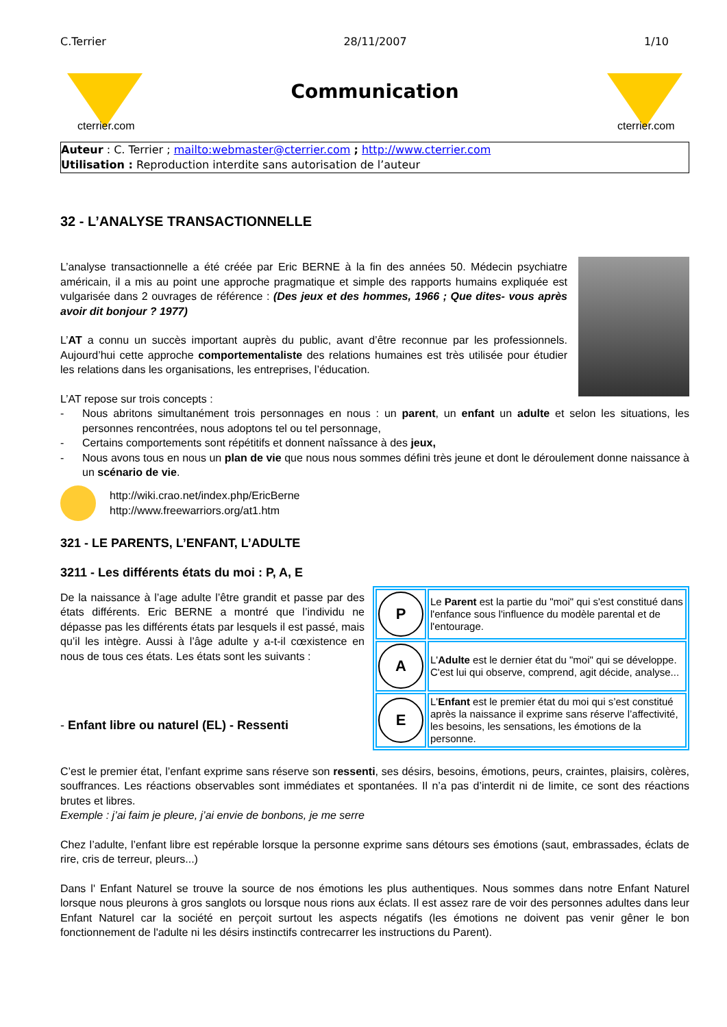C.Terrier 28/11/2007 1/10
cterrier.com
Communication
cterrier.com
Auteur : C. Terrier ; mailto:webmaster@cterrier.com ; http://www.cterrier.com
Utilisation : Reproduction interdite sans autorisation de l’auteur
32 - L’ANALYSE TRANSACTIONNELLE
L’analyse transactionnelle a été créée par Eric BERNE à la fin des années 50. Médecin psychiatre américain, il a mis au point une approche pragmatique et simple des rapports humains expliquée est vulgarisée dans 2 ouvrages de référence : (Des jeux et des hommes, 1966 ; Que dites- vous après avoir dit bonjour ? 1977)
L’AT a connu un succès important auprès du public, avant d’être reconnue par les professionnels. Aujourd’hui cette approche comportementaliste des relations humaines est très utilisée pour étudier les relations dans les organisations, les entreprises, l’éducation.
L’AT repose sur trois concepts :
- Nous abritons simultanément trois personnages en nous : un parent, un enfant un adulte et selon les situations, les personnes rencontrées, nous adoptons tel ou tel personnage,
- Certains comportements sont répétitifs et donnent naîssance à des jeux,
- Nous avons tous en nous un plan de vie que nous nous sommes défini très jeune et dont le déroulement donne naissance à un scénario de vie.
http://wiki.crao.net/index.php/EricBerne
http://www.freewarriors.org/at1.htm
321 - LE PARENTS, L’ENFANT, L’ADULTE
3211 - Les différents états du moi : P, A, E
| P | Le Parent est la partie du "moi" qui s'est constitué dans l'enfance sous l'influence du modèle parental et de l'entourage. |
| A | L' Adulte est le dernier état du "moi" qui se développe. C'est lui qui observe, comprend, agit décide, analyse... |
| E | L' Enfant est le premier état du moi qui s’est constitué après la naissance il exprime sans réserve l’affectivité, les besoins, les sensations, les émotions de la personne. |
De la naissance à l’age adulte l’être grandit et passe par des états différents. Eric BERNE a montré que l’individu ne dépasse pas les différents états par lesquels il est passé, mais qu’il les intègre. Aussi à l’âge adulte y a-t-il cœxistence en nous de tous ces états. Les états sont les suivants :
- Enfant libre ou naturel (EL) - Ressenti
C’est le premier état, l’enfant exprime sans réserve son ressenti, ses désirs, besoins, émotions, peurs, craintes, plaisirs, colères, souffrances. Les réactions observables sont immédiates et spontanées. Il n’a pas d’interdit ni de limite, ce sont des réactions brutes et libres.
Exemple : j’ai faim je pleure, j’ai envie de bonbons, je me serre
Chez l’adulte, l’enfant libre est repérable lorsque la personne exprime sans détours ses émotions (saut, embrassades, éclats de rire, cris de terreur, pleurs...)
Dans l' Enfant Naturel se trouve la source de nos émotions les plus authentiques. Nous sommes dans notre Enfant Naturel lorsque nous pleurons à gros sanglots ou lorsque nous rions aux éclats. Il est assez rare de voir des personnes adultes dans leur Enfant Naturel car la société en perçoit surtout les aspects négatifs (les émotions ne doivent pas venir gêner le bon fonctionnement de l'adulte ni les désirs instinctifs contrecarrer les instructions du Parent).